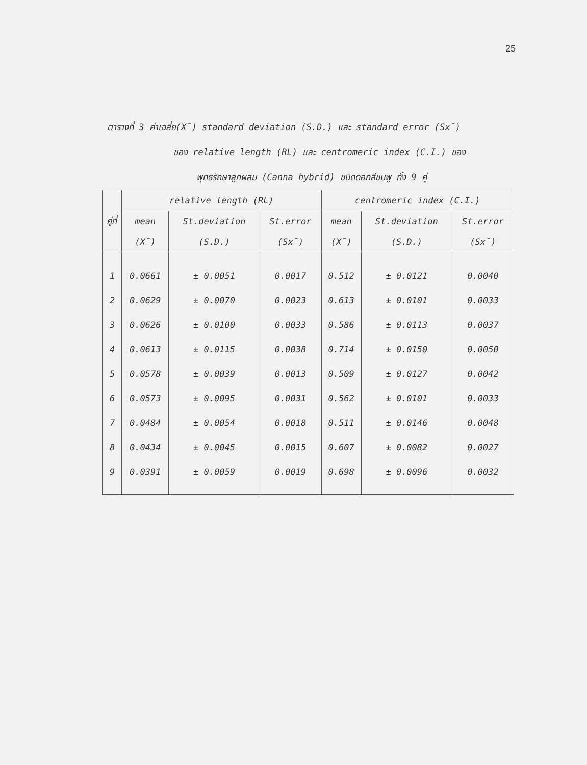25
ตารางที่ 3 ค่าเฉลี่ย(X̄) standard deviation (S.D.) และ standard error (Sx̄)
ของ relative length (RL) และ centromeric index (C.I.) ของ
พุทธรักษาลูกผสม (Canna hybrid) ชนิดดอกสีชมพู ทั้ง 9 คู่
| คู่ที่ | relative length (RL) | | | centromeric index (C.I.) | | |
| --- | --- | --- | --- | --- | --- | --- |
| | mean | St.deviation | St.error | mean | St.deviation | St.error |
| | (X̄) | (S.D.) | (Sx̄) | (X̄) | (S.D.) | (Sx̄) |
| 1 | 0.0661 | ± 0.0051 | 0.0017 | 0.512 | ± 0.0121 | 0.0040 |
| 2 | 0.0629 | ± 0.0070 | 0.0023 | 0.613 | ± 0.0101 | 0.0033 |
| 3 | 0.0626 | ± 0.0100 | 0.0033 | 0.586 | ± 0.0113 | 0.0037 |
| 4 | 0.0613 | ± 0.0115 | 0.0038 | 0.714 | ± 0.0150 | 0.0050 |
| 5 | 0.0578 | ± 0.0039 | 0.0013 | 0.509 | ± 0.0127 | 0.0042 |
| 6 | 0.0573 | ± 0.0095 | 0.0031 | 0.562 | ± 0.0101 | 0.0033 |
| 7 | 0.0484 | ± 0.0054 | 0.0018 | 0.511 | ± 0.0146 | 0.0048 |
| 8 | 0.0434 | ± 0.0045 | 0.0015 | 0.607 | ± 0.0082 | 0.0027 |
| 9 | 0.0391 | ± 0.0059 | 0.0019 | 0.698 | ± 0.0096 | 0.0032 |